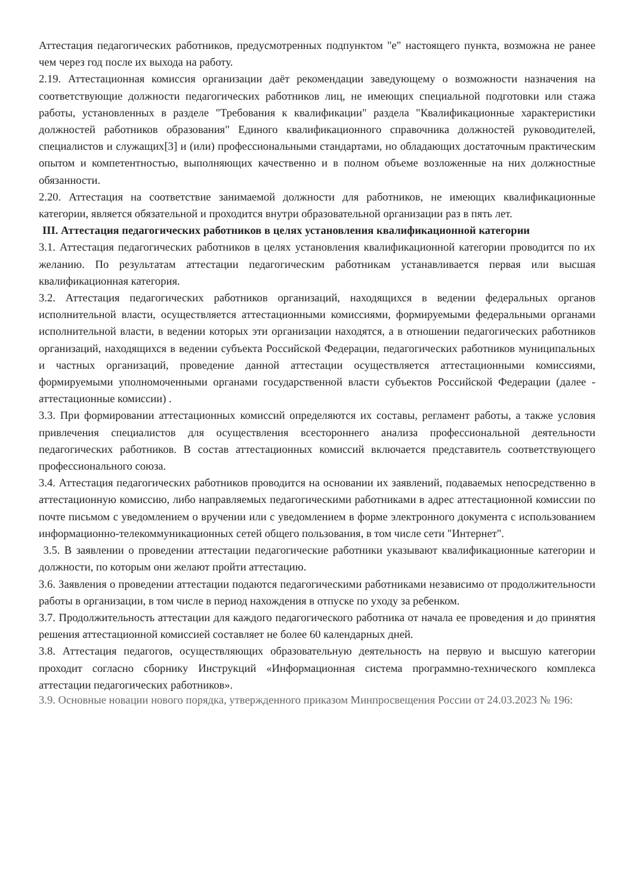Аттестация педагогических работников, предусмотренных подпунктом "е" настоящего пункта, возможна не ранее чем через год после их выхода на работу.
2.19. Аттестационная комиссия организации даёт рекомендации заведующему о возможности назначения на соответствующие должности педагогических работников лиц, не имеющих специальной подготовки или стажа работы, установленных в разделе "Требования к квалификации" раздела "Квалификационные характеристики должностей работников образования" Единого квалификационного справочника должностей руководителей, специалистов и служащих[3] и (или) профессиональными стандартами, но обладающих достаточным практическим опытом и компетентностью, выполняющих качественно и в полном объеме возложенные на них должностные обязанности.
2.20. Аттестация на соответствие занимаемой должности для работников, не имеющих квалификационные категории, является обязательной и проходится внутри образовательной организации раз в пять лет.
III. Аттестация педагогических работников в целях установления квалификационной категории
3.1. Аттестация педагогических работников в целях установления квалификационной категории проводится по их желанию. По результатам аттестации педагогическим работникам устанавливается первая или высшая квалификационная категория.
3.2. Аттестация педагогических работников организаций, находящихся в ведении федеральных органов исполнительной власти, осуществляется аттестационными комиссиями, формируемыми федеральными органами исполнительной власти, в ведении которых эти организации находятся, а в отношении педагогических работников организаций, находящихся в ведении субъекта Российской Федерации, педагогических работников муниципальных и частных организаций, проведение данной аттестации осуществляется аттестационными комиссиями, формируемыми уполномоченными органами государственной власти субъектов Российской Федерации (далее - аттестационные комиссии) .
3.3. При формировании аттестационных комиссий определяются их составы, регламент работы, а также условия привлечения специалистов для осуществления всестороннего анализа профессиональной деятельности педагогических работников. В состав аттестационных комиссий включается представитель соответствующего профессионального союза.
3.4. Аттестация педагогических работников проводится на основании их заявлений, подаваемых непосредственно в аттестационную комиссию, либо направляемых педагогическими работниками в адрес аттестационной комиссии по почте письмом с уведомлением о вручении или с уведомлением в форме электронного документа с использованием информационно-телекоммуникационных сетей общего пользования, в том числе сети "Интернет".
3.5. В заявлении о проведении аттестации педагогические работники указывают квалификационные категории и должности, по которым они желают пройти аттестацию.
3.6. Заявления о проведении аттестации подаются педагогическими работниками независимо от продолжительности работы в организации, в том числе в период нахождения в отпуске по уходу за ребенком.
3.7. Продолжительность аттестации для каждого педагогического работника от начала ее проведения и до принятия решения аттестационной комиссией составляет не более 60 календарных дней.
3.8. Аттестация педагогов, осуществляющих образовательную деятельность на первую и высшую категории проходит согласно сборнику Инструкций «Информационная система программно-технического комплекса аттестации педагогических работников».
3.9. Основные новации нового порядка, утвержденного приказом Минпросвещения России от 24.03.2023 № 196: